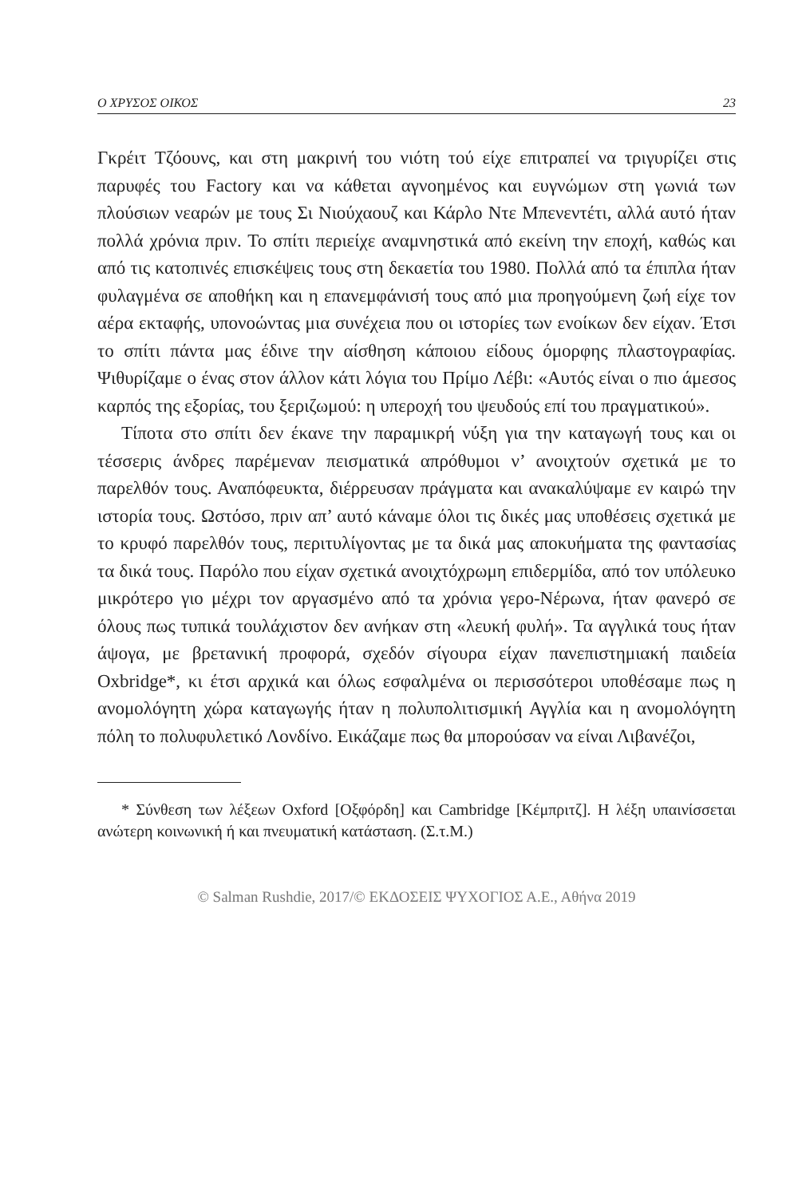Ο ΧΡΥΣΟΣ ΟΙΚΟΣ 23
Γκρέιτ Τζόουνς, και στη μακρινή του νιότη τού είχε επιτραπεί να τριγυρίζει στις παρυφές του Factory και να κάθεται αγνοημένος και ευγνώμων στη γωνιά των πλούσιων νεαρών με τους Σι Νιούχαουζ και Κάρλο Ντε Μπενεντέτι, αλλά αυτό ήταν πολλά χρόνια πριν. Το σπίτι περιείχε αναμνηστικά από εκείνη την εποχή, καθώς και από τις κατοπινές επισκέψεις τους στη δεκαετία του 1980. Πολλά από τα έπιπλα ήταν φυλαγμένα σε αποθήκη και η επανεμφάνισή τους από μια προηγούμενη ζωή είχε τον αέρα εκταφής, υπονοώντας μια συνέχεια που οι ιστορίες των ενοίκων δεν είχαν. Έτσι το σπίτι πάντα μας έδινε την αίσθηση κάποιου είδους όμορφης πλαστογραφίας. Ψιθυρίζαμε ο ένας στον άλλον κάτι λόγια του Πρίμο Λέβι: «Αυτός είναι ο πιο άμεσος καρπός της εξορίας, του ξεριζωμού: η υπεροχή του ψευδούς επί του πραγματικού».
Τίποτα στο σπίτι δεν έκανε την παραμικρή νύξη για την καταγωγή τους και οι τέσσερις άνδρες παρέμεναν πεισματικά απρόθυμοι ν’ ανοιχτούν σχετικά με το παρελθόν τους. Αναπόφευκτα, διέρρευσαν πράγματα και ανακαλύψαμε εν καιρώ την ιστορία τους. Ωστόσο, πριν απ’ αυτό κάναμε όλοι τις δικές μας υποθέσεις σχετικά με το κρυφό παρελθόν τους, περιτυλίγοντας με τα δικά μας αποκυήματα της φαντασίας τα δικά τους. Παρόλο που είχαν σχετικά ανοιχτόχρωμη επιδερμίδα, από τον υπόλευκο μικρότερο γιο μέχρι τον αργασμένο από τα χρόνια γερο-Νέρωνα, ήταν φανερό σε όλους πως τυπικά τουλάχιστον δεν ανήκαν στη «λευκή φυλή». Τα αγγλικά τους ήταν άψογα, με βρετανική προφορά, σχεδόν σίγουρα είχαν πανεπιστημιακή παιδεία Oxbridge*, κι έτσι αρχικά και όλως εσφαλμένα οι περισσότεροι υποθέσαμε πως η ανομολόγητη χώρα καταγωγής ήταν η πολυπολιτισμική Αγγλία και η ανομολόγητη πόλη το πολυφυλετικό Λονδίνο. Εικάζαμε πως θα μπορούσαν να είναι Λιβανέζοι,
* Σύνθεση των λέξεων Oxford [Οξφόρδη] και Cambridge [Κέμπριτζ]. Η λέξη υπαινίσσεται ανώτερη κοινωνική ή και πνευματική κατάσταση. (Σ.τ.Μ.)
© Salman Rushdie, 2017/© ΕΚΔΟΣΕΙΣ ΨΥΧΟΓΙΟΣ Α.Ε., Αθήνα 2019